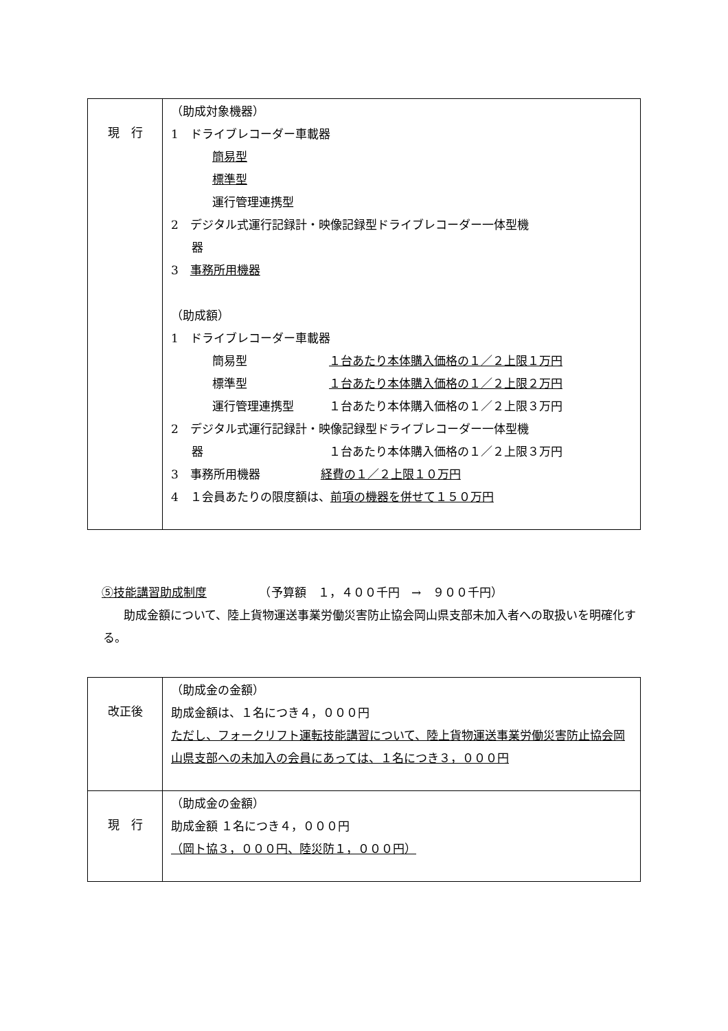| 現 行 | （助成対象機器） 1 ドライブレコーダー車載器 簡易型 標準型 運行管理連携型 2 デジタル式運行記録計・映像記録型ドライブレコーダー一体型機 器 3 事務所用機器 （助成額） 1 ドライブレコーダー車載器 簡易型 １台あたり本体購入価格の１／２上限１万円 標準型 １台あたり本体購入価格の１／２上限２万円 運行管理連携型 １台あたり本体購入価格の１／２上限３万円 2 デジタル式運行記録計・映像記録型ドライブレコーダー一体型機 器 １台あたり本体購入価格の１／２上限３万円 3 事務所用機器 経費の１／２上限１０万円 4 １会員あたりの限度額は、 前項の機器を併せて１５０万円 |
⑤技能講習助成制度　　　　　（予算額　１，４００千円　→　９００千円）
助成金額について、陸上貨物運送事業労働災害防止協会岡山県支部未加入者への取扱いを明確化する。
| 改正後 | （助成金の金額） 助成金額は、１名につき４，０００円 ただし、フォークリフト運転技能講習について、陸上貨物運送事業労働災害防止協会岡山県支部への未加入の会員にあっては、１名につき３，０００円 |
| 現 行 | （助成金の金額） 助成金額 １名につき４，０００円 （岡ト協３，０００円、陸災防１，０００円） |